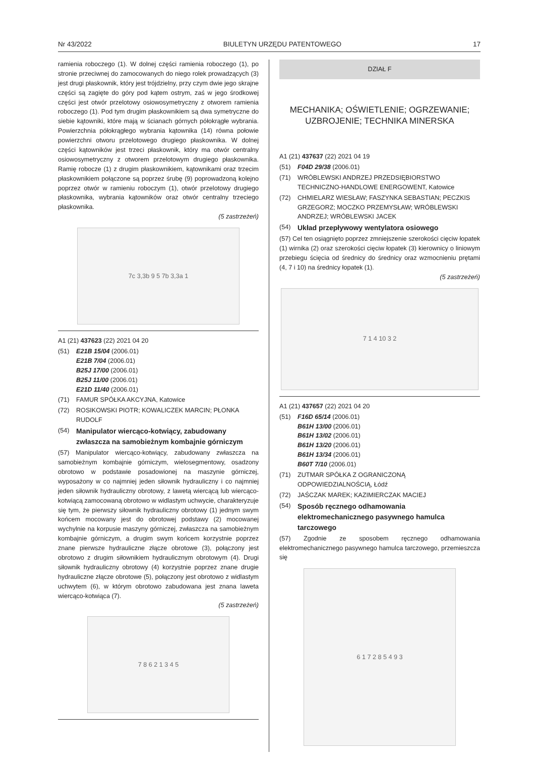Nr 43/2022 BIULETYN URZĘDU PATENTOWEGO 17
ramienia roboczego (1). W dolnej części ramienia roboczego (1), po stronie przeciwnej do zamocowanych do niego rolek prowadzących (3) jest drugi płaskownik, który jest trójdzielny, przy czym dwie jego skrajne części są zagięte do góry pod kątem ostrym, zaś w jego środkowej części jest otwór przelotowy osiowosymetryczny z otworem ramienia roboczego (1). Pod tym drugim płaskownikiem są dwa symetryczne do siebie kątowniki, które mają w ścianach górnych półokrągłe wybrania. Powierzchnia półokrągłego wybrania kątownika (14) równa połowie powierzchni otworu przelotowego drugiego płaskownika. W dolnej części kątowników jest trzeci płaskownik, który ma otwór centralny osiowosymetryczny z otworem przelotowym drugiego płaskownika. Ramię robocze (1) z drugim płaskownikiem, kątownikami oraz trzecim płaskownikiem połączone są poprzez śrubę (9) poprowadzoną kolejno poprzez otwór w ramieniu roboczym (1), otwór przelotowy drugiego płaskownika, wybrania kątowników oraz otwór centralny trzeciego płaskownika.
(5 zastrzeżeń)
7c 3,3b 9 5 7b 3,3a 1
A1 (21) 437623 (22) 2021 04 20
(51) E21B 15/04 (2006.01)
E21B 7/04 (2006.01)
B25J 17/00 (2006.01)
B25J 11/00 (2006.01)
E21D 11/40 (2006.01)
(71) FAMUR SPÓŁKA AKCYJNA, Katowice
(72) ROSIKOWSKI PIOTR; KOWALICZEK MARCIN; PŁONKA RUDOLF
(54) Manipulator wiercąco-kotwiący, zabudowany zwłaszcza na samobieżnym kombajnie górniczym
(57) Manipulator wiercąco-kotwiący, zabudowany zwłaszcza na samobieżnym kombajnie górniczym, wielosegmentowy, osadzony obrotowo w podstawie posadowionej na maszynie górniczej, wyposażony w co najmniej jeden siłownik hydrauliczny i co najmniej jeden siłownik hydrauliczny obrotowy, z lawetą wiercącą lub wiercąco-kotwiącą zamocowaną obrotowo w widlastym uchwycie, charakteryzuje się tym, że pierwszy siłownik hydrauliczny obrotowy (1) jednym swym końcem mocowany jest do obrotowej podstawy (2) mocowanej wychylnie na korpusie maszyny górniczej, zwłaszcza na samobieżnym kombajnie górniczym, a drugim swym końcem korzystnie poprzez znane pierwsze hydrauliczne złącze obrotowe (3), połączony jest obrotowo z drugim siłownikiem hydraulicznym obrotowym (4). Drugi siłownik hydrauliczny obrotowy (4) korzystnie poprzez znane drugie hydrauliczne złącze obrotowe (5), połączony jest obrotowo z widlastym uchwytem (6), w którym obrotowo zabudowana jest znana laweta wiercąco-kotwiąca (7).
(5 zastrzeżeń)
7 8 6 2 1 3 4 5
DZIAŁ F
MECHANIKA; OŚWIETLENIE; OGRZEWANIE;
UZBROJENIE; TECHNIKA MINERSKA
A1 (21) 437637 (22) 2021 04 19
(51) F04D 29/38 (2006.01)
(71) WRÓBLEWSKI ANDRZEJ PRZEDSIĘBIORSTWO TECHNICZNO-HANDLOWE ENERGOWENT, Katowice
(72) CHMIELARZ WIESŁAW; FASZYNKA SEBASTIAN; PECZKIS GRZEGORZ; MOCZKO PRZEMYSŁAW; WRÓBLEWSKI ANDRZEJ; WRÓBLEWSKI JACEK
(54) Układ przepływowy wentylatora osiowego
(57) Cel ten osiągnięto poprzez zmniejszenie szerokości cięciw łopatek (1) wirnika (2) oraz szerokości cięciw łopatek (3) kierownicy o liniowym przebiegu ścięcia od średnicy do średnicy oraz wzmocnieniu prętami (4, 7 i 10) na średnicy łopatek (1).
(5 zastrzeżeń)
7 1 4 10 3 2
A1 (21) 437657 (22) 2021 04 20
(51) F16D 65/14 (2006.01)
B61H 13/00 (2006.01)
B61H 13/02 (2006.01)
B61H 13/20 (2006.01)
B61H 13/34 (2006.01)
B60T 7/10 (2006.01)
(71) ZUTMAR SPÓŁKA Z OGRANICZONĄ ODPOWIEDZIALNOŚCIĄ, Łódź
(72) JAŚCZAK MAREK; KAZIMIERCZAK MACIEJ
(54) Sposób ręcznego odhamowania elektromechanicznego pasywnego hamulca tarczowego
(57) Zgodnie ze sposobem ręcznego odhamowania elektromechanicznego pasywnego hamulca tarczowego, przemieszcza się
6 1 7 2 8 5 4 9 3